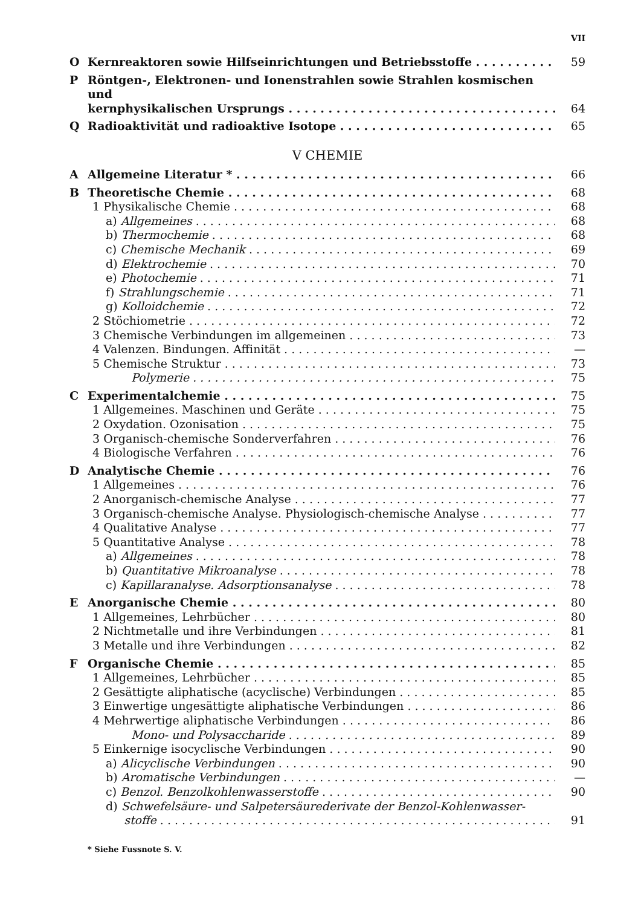VII
O Kernreaktoren sowie Hilfseinrichtungen und Betriebsstoffe 59
P Röntgen-, Elektronen- und Ionenstrahlen sowie Strahlen kosmischen und
kernphysikalischen Ursprungs 64
Q Radioaktivität und radioaktive Isotope 65
V CHEMIE
A Allgemeine Literatur * 66
B Theoretische Chemie 68
1 Physikalische Chemie 68
a) Allgemeines 68
b) Thermochemie 68
c) Chemische Mechanik 69
d) Elektrochemie 70
e) Photochemie 71
f) Strahlungschemie 71
g) Kolloidchemie 72
2 Stöchiometrie 72
3 Chemische Verbindungen im allgemeinen 73
4 Valenzen. Bindungen. Affinität —
5 Chemische Struktur 73
Polymerie 75
C Experimentalchemie 75
1 Allgemeines. Maschinen und Geräte 75
2 Oxydation. Ozonisation 75
3 Organisch-chemische Sonderverfahren 76
4 Biologische Verfahren 76
D Analytische Chemie 76
1 Allgemeines 76
2 Anorganisch-chemische Analyse 77
3 Organisch-chemische Analyse. Physiologisch-chemische Analyse 77
4 Qualitative Analyse 77
5 Quantitative Analyse 78
a) Allgemeines 78
b) Quantitative Mikroanalyse 78
c) Kapillaranalyse. Adsorptionsanalyse 78
E Anorganische Chemie 80
1 Allgemeines, Lehrbücher 80
2 Nichtmetalle und ihre Verbindungen 81
3 Metalle und ihre Verbindungen 82
F Organische Chemie 85
1 Allgemeines, Lehrbücher 85
2 Gesättigte aliphatische (acyclische) Verbindungen 85
3 Einwertige ungesättigte aliphatische Verbindungen 86
4 Mehrwertige aliphatische Verbindungen 86
Mono- und Polysaccharide 89
5 Einkernige isocyclische Verbindungen 90
a) Alicyclische Verbindungen 90
b) Aromatische Verbindungen —
c) Benzol. Benzolkohlenwasserstoffe 90
d) Schwefelsäure- und Salpetersäurederivate der Benzol-Kohlenwasser-
stoffe 91
* Siehe Fussnote S. V.